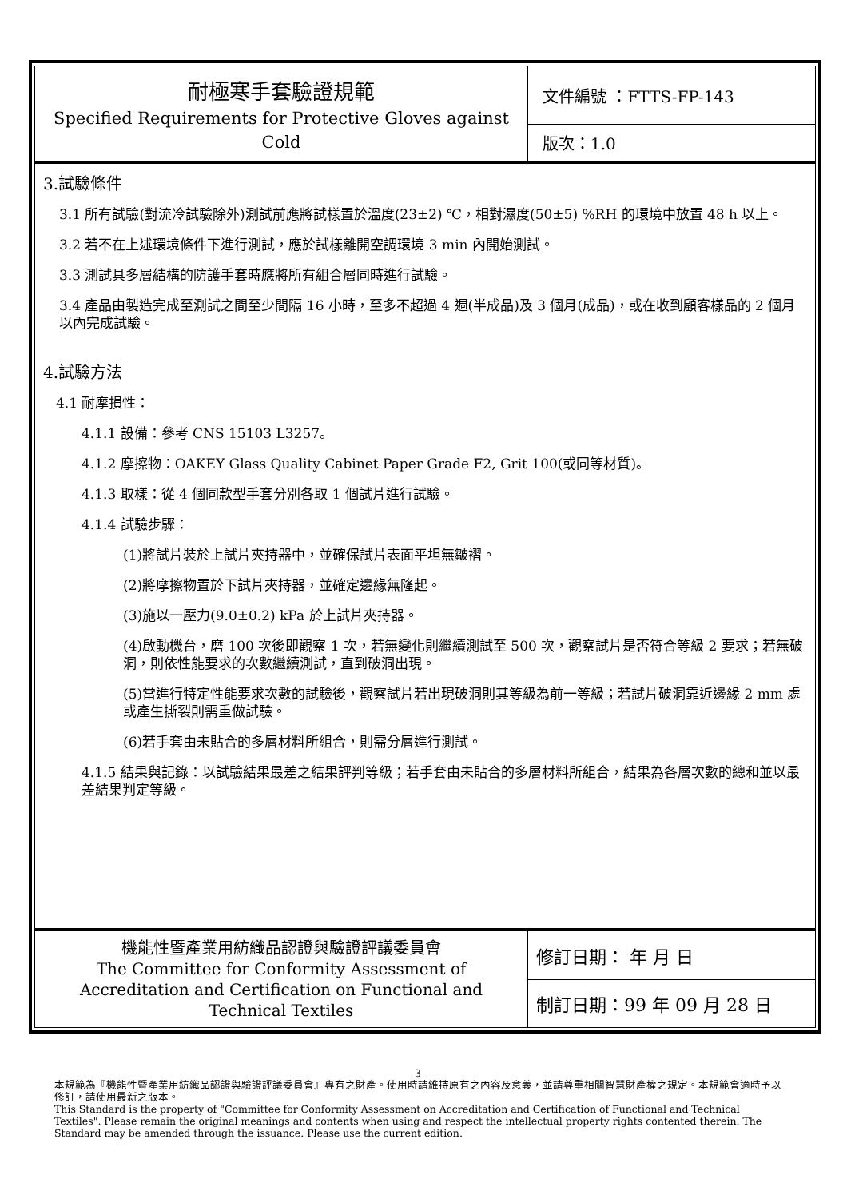| 耐極寒手套驗證規範 Specified Requirements for Protective Gloves against Cold | 文件編號 ：FTTS-FP-143 |
| | 版次：1.0 |
3.試驗條件
3.1 所有試驗(對流冷試驗除外)測試前應將試樣置於溫度(23±2) ℃，相對濕度(50±5) %RH 的環境中放置 48 h 以上。
3.2 若不在上述環境條件下進行測試，應於試樣離開空調環境 3 min 內開始測試。
3.3 測試具多層結構的防護手套時應將所有組合層同時進行試驗。
3.4 產品由製造完成至測試之間至少間隔 16 小時，至多不超過 4 週(半成品)及 3 個月(成品)，或在收到顧客樣品的 2 個月以內完成試驗。
4.試驗方法
4.1 耐摩損性：
4.1.1 設備：參考 CNS 15103 L3257。
4.1.2 摩擦物：OAKEY Glass Quality Cabinet Paper Grade F2, Grit 100(或同等材質)。
4.1.3 取樣：從 4 個同款型手套分別各取 1 個試片進行試驗。
4.1.4 試驗步驟：
(1)將試片裝於上試片夾持器中，並確保試片表面平坦無皺褶。
(2)將摩擦物置於下試片夾持器，並確定邊緣無隆起。
(3)施以一壓力(9.0±0.2) kPa 於上試片夾持器。
(4)啟動機台，磨 100 次後即觀察 1 次，若無變化則繼續測試至 500 次，觀察試片是否符合等級 2 要求；若無破洞，則依性能要求的次數繼續測試，直到破洞出現。
(5)當進行特定性能要求次數的試驗後，觀察試片若出現破洞則其等級為前一等級；若試片破洞靠近邊緣 2 mm 處或產生撕裂則需重做試驗。
(6)若手套由未貼合的多層材料所組合，則需分層進行測試。
4.1.5 結果與記錄：以試驗結果最差之結果評判等級；若手套由未貼合的多層材料所組合，結果為各層次數的總和並以最差結果判定等級。
| 機能性暨產業用紡織品認證與驗證評議委員會 The Committee for Conformity Assessment of Accreditation and Certification on Functional and Technical Textiles | 修訂日期： 年 月 日 |
| | 制訂日期：99 年 09 月 28 日 |
3
本規範為『機能性暨產業用紡織品認證與驗證評議委員會』專有之財產。使用時請維持原有之內容及意義，並請尊重相關智慧財產權之規定。本規範會適時予以修訂，請使用最新之版本。
This Standard is the property of "Committee for Conformity Assessment on Accreditation and Certification of Functional and Technical Textiles". Please remain the original meanings and contents when using and respect the intellectual property rights contented therein. The Standard may be amended through the issuance. Please use the current edition.